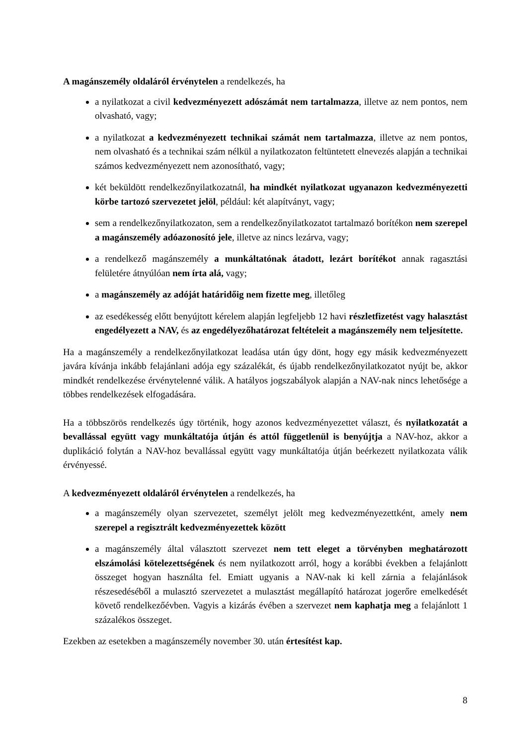A magánszemély oldaláról érvénytelen a rendelkezés, ha
a nyilatkozat a civil kedvezményezett adószámát nem tartalmazza, illetve az nem pontos, nem olvasható, vagy;
a nyilatkozat a kedvezményezett technikai számát nem tartalmazza, illetve az nem pontos, nem olvasható és a technikai szám nélkül a nyilatkozaton feltüntetett elnevezés alapján a technikai számos kedvezményezett nem azonosítható, vagy;
két beküldött rendelkezőnyilatkozatnál, ha mindkét nyilatkozat ugyanazon kedvezményezetti körbe tartozó szervezetet jelöl, például: két alapítványt, vagy;
sem a rendelkezőnyilatkozaton, sem a rendelkezőnyilatkozatot tartalmazó borítékon nem szerepel a magánszemély adóazonosító jele, illetve az nincs lezárva, vagy;
a rendelkező magánszemély a munkáltatónak átadott, lezárt borítékot annak ragasztási felületére átnyúlóan nem írta alá, vagy;
a magánszemély az adóját határidőig nem fizette meg, illetőleg
az esedékesség előtt benyújtott kérelem alapján legfeljebb 12 havi részletfizetést vagy halasztást engedélyezett a NAV, és az engedélyezőhatározat feltételeit a magánszemély nem teljesítette.
Ha a magánszemély a rendelkezőnyilatkozat leadása után úgy dönt, hogy egy másik kedvezményezett javára kívánja inkább felajánlani adója egy százalékát, és újabb rendelkezőnyilatkozatot nyújt be, akkor mindkét rendelkezése érvénytelenné válik. A hatályos jogszabályok alapján a NAV-nak nincs lehetősége a többes rendelkezések elfogadására.
Ha a többszörös rendelkezés úgy történik, hogy azonos kedvezményezettet választ, és nyilatkozatát a bevallással együtt vagy munkáltatója útján és attól függetlenül is benyújtja a NAV-hoz, akkor a duplikáció folytán a NAV-hoz bevallással együtt vagy munkáltatója útján beérkezett nyilatkozata válik érvényessé.
A kedvezményezett oldaláról érvénytelen a rendelkezés, ha
a magánszemély olyan szervezetet, személyt jelölt meg kedvezményezettként, amely nem szerepel a regisztrált kedvezményezettek között
a magánszemély által választott szervezet nem tett eleget a törvényben meghatározott elszámolási kötelezettségének és nem nyilatkozott arról, hogy a korábbi években a felajánlott összeget hogyan használta fel. Emiatt ugyanis a NAV-nak ki kell zárnia a felajánlások részesedéséből a mulasztó szervezetet a mulasztást megállapító határozat jogerőre emelkedését követő rendelkezőévben. Vagyis a kizárás évében a szervezet nem kaphatja meg a felajánlott 1 százalékos összeget.
Ezekben az esetekben a magánszemély november 30. után értesítést kap.
8